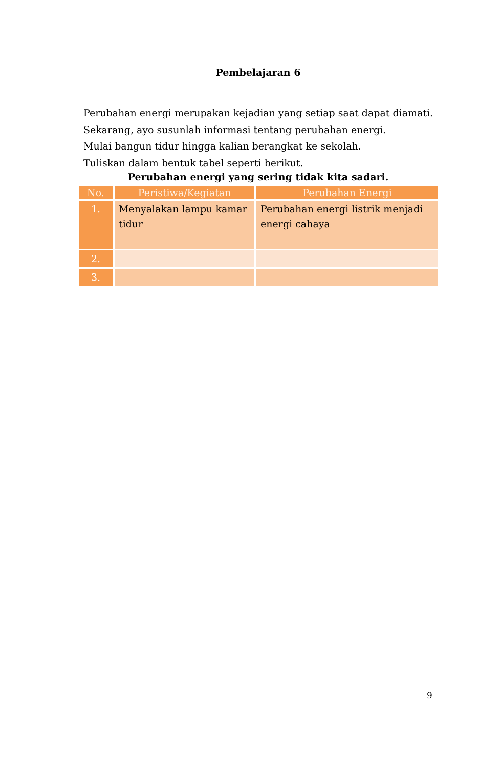Pembelajaran 6
Perubahan energi merupakan kejadian yang setiap saat dapat diamati.
Sekarang, ayo susunlah informasi tentang perubahan energi.
Mulai bangun tidur hingga kalian berangkat ke sekolah.
Tuliskan dalam bentuk tabel seperti berikut.
Perubahan energi yang sering tidak kita sadari.
| No. | Peristiwa/Kegiatan | Perubahan Energi |
| --- | --- | --- |
| 1. | Menyalakan lampu kamar tidur | Perubahan energi listrik menjadi energi cahaya |
| 2. | | |
| 3. | | |
9